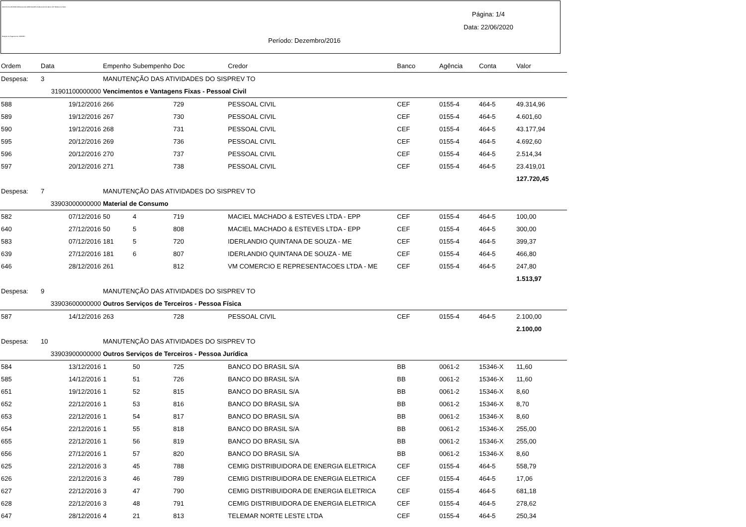INSTITUTO DE PREVIDENCIA DOS SERVIDORES PUBLICOS DO MUN. DE TEÓFILO OTONI
Relação de Pagamentos SISPREV
Página: 1/4
Data: 22/06/2020
Período: Dezembro/2016
| Ordem | Data | Empenho | Subempenho | Doc | Credor | Banco | Agência | Conta | Valor |
| --- | --- | --- | --- | --- | --- | --- | --- | --- | --- |
| Despesa: | 3 | MANUTENÇÃO DAS ATIVIDADES DO SISPREV TO | | | | | | | |
| | 31901100000000 | Vencimentos e Vantagens Fixas - Pessoal Civil | | | | | | | |
| 588 | 19/12/2016 | 266 | | 729 | PESSOAL CIVIL | CEF | 0155-4 | 464-5 | 49.314,96 |
| 589 | 19/12/2016 | 267 | | 730 | PESSOAL CIVIL | CEF | 0155-4 | 464-5 | 4.601,60 |
| 590 | 19/12/2016 | 268 | | 731 | PESSOAL CIVIL | CEF | 0155-4 | 464-5 | 43.177,94 |
| 595 | 20/12/2016 | 269 | | 736 | PESSOAL CIVIL | CEF | 0155-4 | 464-5 | 4.692,60 |
| 596 | 20/12/2016 | 270 | | 737 | PESSOAL CIVIL | CEF | 0155-4 | 464-5 | 2.514,34 |
| 597 | 20/12/2016 | 271 | | 738 | PESSOAL CIVIL | CEF | 0155-4 | 464-5 | 23.419,01 |
| | | | | | | | | | 127.720,45 |
| Despesa: | 7 | MANUTENÇÃO DAS ATIVIDADES DO SISPREV TO | | | | | | | |
| | 33903000000000 | Material de Consumo | | | | | | | |
| 582 | 07/12/2016 | 50 | 4 | 719 | MACIEL MACHADO & ESTEVES LTDA - EPP | CEF | 0155-4 | 464-5 | 100,00 |
| 640 | 27/12/2016 | 50 | 5 | 808 | MACIEL MACHADO & ESTEVES LTDA - EPP | CEF | 0155-4 | 464-5 | 300,00 |
| 583 | 07/12/2016 | 181 | 5 | 720 | IDERLANDIO QUINTANA DE SOUZA - ME | CEF | 0155-4 | 464-5 | 399,37 |
| 639 | 27/12/2016 | 181 | 6 | 807 | IDERLANDIO QUINTANA DE SOUZA - ME | CEF | 0155-4 | 464-5 | 466,80 |
| 646 | 28/12/2016 | 261 | | 812 | VM COMERCIO E REPRESENTACOES LTDA - ME | CEF | 0155-4 | 464-5 | 247,80 |
| | | | | | | | | | 1.513,97 |
| Despesa: | 9 | MANUTENÇÃO DAS ATIVIDADES DO SISPREV TO | | | | | | | |
| | 33903600000000 | Outros Serviços de Terceiros - Pessoa Física | | | | | | | |
| 587 | 14/12/2016 | 263 | | 728 | PESSOAL CIVIL | CEF | 0155-4 | 464-5 | 2.100,00 |
| | | | | | | | | | 2.100,00 |
| Despesa: | 10 | MANUTENÇÃO DAS ATIVIDADES DO SISPREV TO | | | | | | | |
| | 33903900000000 | Outros Serviços de Terceiros - Pessoa Jurídica | | | | | | | |
| 584 | 13/12/2016 | 1 | 50 | 725 | BANCO DO BRASIL S/A | BB | 0061-2 | 15346-X | 11,60 |
| 585 | 14/12/2016 | 1 | 51 | 726 | BANCO DO BRASIL S/A | BB | 0061-2 | 15346-X | 11,60 |
| 651 | 19/12/2016 | 1 | 52 | 815 | BANCO DO BRASIL S/A | BB | 0061-2 | 15346-X | 8,60 |
| 652 | 22/12/2016 | 1 | 53 | 816 | BANCO DO BRASIL S/A | BB | 0061-2 | 15346-X | 8,70 |
| 653 | 22/12/2016 | 1 | 54 | 817 | BANCO DO BRASIL S/A | BB | 0061-2 | 15346-X | 8,60 |
| 654 | 22/12/2016 | 1 | 55 | 818 | BANCO DO BRASIL S/A | BB | 0061-2 | 15346-X | 255,00 |
| 655 | 22/12/2016 | 1 | 56 | 819 | BANCO DO BRASIL S/A | BB | 0061-2 | 15346-X | 255,00 |
| 656 | 27/12/2016 | 1 | 57 | 820 | BANCO DO BRASIL S/A | BB | 0061-2 | 15346-X | 8,60 |
| 625 | 22/12/2016 | 3 | 45 | 788 | CEMIG DISTRIBUIDORA DE ENERGIA ELETRICA | CEF | 0155-4 | 464-5 | 558,79 |
| 626 | 22/12/2016 | 3 | 46 | 789 | CEMIG DISTRIBUIDORA DE ENERGIA ELETRICA | CEF | 0155-4 | 464-5 | 17,06 |
| 627 | 22/12/2016 | 3 | 47 | 790 | CEMIG DISTRIBUIDORA DE ENERGIA ELETRICA | CEF | 0155-4 | 464-5 | 681,18 |
| 628 | 22/12/2016 | 3 | 48 | 791 | CEMIG DISTRIBUIDORA DE ENERGIA ELETRICA | CEF | 0155-4 | 464-5 | 278,62 |
| 647 | 28/12/2016 | 4 | 21 | 813 | TELEMAR NORTE LESTE LTDA | CEF | 0155-4 | 464-5 | 250,34 |